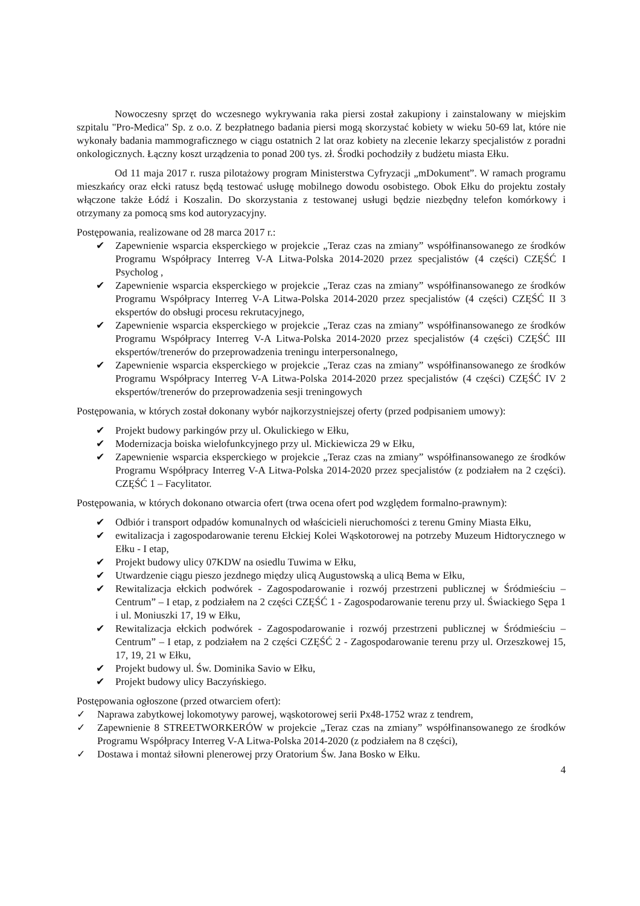Nowoczesny sprzęt do wczesnego wykrywania raka piersi został zakupiony i zainstalowany w miejskim szpitalu "Pro-Medica" Sp. z o.o. Z bezpłatnego badania piersi mogą skorzystać kobiety w wieku 50-69 lat, które nie wykonały badania mammograficznego w ciągu ostatnich 2 lat oraz kobiety na zlecenie lekarzy specjalistów z poradni onkologicznych. Łączny koszt urządzenia to ponad 200 tys. zł. Środki pochodziły z budżetu miasta Ełku.
Od 11 maja 2017 r. rusza pilotażowy program Ministerstwa Cyfryzacji „mDokument”. W ramach programu mieszkańcy oraz ełcki ratusz będą testować usługę mobilnego dowodu osobistego. Obok Ełku do projektu zostały włączone także Łódź i Koszalin. Do skorzystania z testowanej usługi będzie niezbędny telefon komórkowy i otrzymany za pomocą sms kod autoryzacyjny.
Postępowania, realizowane od 28 marca 2017 r.:
✔ Zapewnienie wsparcia eksperckiego w projekcie „Teraz czas na zmiany” współfinansowanego ze środków Programu Współpracy Interreg V-A Litwa-Polska 2014-2020 przez specjalistów (4 części) CZĘŚĆ I Psycholog ,
✔ Zapewnienie wsparcia eksperckiego w projekcie „Teraz czas na zmiany” współfinansowanego ze środków Programu Współpracy Interreg V-A Litwa-Polska 2014-2020 przez specjalistów (4 części) CZĘŚĆ II 3 ekspertów do obsługi procesu rekrutacyjnego,
✔ Zapewnienie wsparcia eksperckiego w projekcie „Teraz czas na zmiany” współfinansowanego ze środków Programu Współpracy Interreg V-A Litwa-Polska 2014-2020 przez specjalistów (4 części) CZĘŚĆ III ekspertów/trenerów do przeprowadzenia treningu interpersonalnego,
✔ Zapewnienie wsparcia eksperckiego w projekcie „Teraz czas na zmiany” współfinansowanego ze środków Programu Współpracy Interreg V-A Litwa-Polska 2014-2020 przez specjalistów (4 części) CZĘŚĆ IV 2 ekspertów/trenerów do przeprowadzenia sesji treningowych
Postępowania, w których został dokonany wybór najkorzystniejszej oferty (przed podpisaniem umowy):
✔ Projekt budowy parkingów przy ul. Okulickiego w Ełku,
✔ Modernizacja boiska wielofunkcyjnego przy ul. Mickiewicza 29 w Ełku,
✔ Zapewnienie wsparcia eksperckiego w projekcie „Teraz czas na zmiany” współfinansowanego ze środków Programu Współpracy Interreg V-A Litwa-Polska 2014-2020 przez specjalistów (z podziałem na 2 części). CZĘŚĆ 1 – Facylitator.
Postępowania, w których dokonano otwarcia ofert (trwa ocena ofert pod względem formalno-prawnym):
✔ Odbiór i transport odpadów komunalnych od właścicieli nieruchomości z terenu Gminy Miasta Ełku,
✔ ewitalizacja i zagospodarowanie terenu Ełckiej Kolei Wąskotorowej na potrzeby Muzeum Hidtorycznego w Ełku - I etap,
✔ Projekt budowy ulicy 07KDW na osiedlu Tuwima w Ełku,
✔ Utwardzenie ciągu pieszo jezdnego między ulicą Augustowską a ulicą Bema w Ełku,
✔ Rewitalizacja ełckich podwórek - Zagospodarowanie i rozwój przestrzeni publicznej w Śródmieściu – Centrum” – I etap, z podziałem na 2 części CZĘŚĆ 1 - Zagospodarowanie terenu przy ul. Świackiego Sępa 1 i ul. Moniuszki 17, 19 w Ełku,
✔ Rewitalizacja ełckich podwórek - Zagospodarowanie i rozwój przestrzeni publicznej w Śródmieściu – Centrum” – I etap, z podziałem na 2 części CZĘŚĆ 2 - Zagospodarowanie terenu przy ul. Orzeszkowej 15, 17, 19, 21 w Ełku,
✔ Projekt budowy ul. Św. Dominika Savio w Ełku,
✔ Projekt budowy ulicy Baczyńskiego.
Postępowania ogłoszone (przed otwarciem ofert):
✓ Naprawa zabytkowej lokomotywy parowej, wąskotorowej serii Px48-1752 wraz z tendrem,
✓ Zapewnienie 8 STREETWORKERÓW w projekcie „Teraz czas na zmiany” współfinansowanego ze środków Programu Współpracy Interreg V-A Litwa-Polska 2014-2020 (z podziałem na 8 części),
✓ Dostawa i montaż siłowni plenerowej przy Oratorium Św. Jana Bosko w Ełku.
4